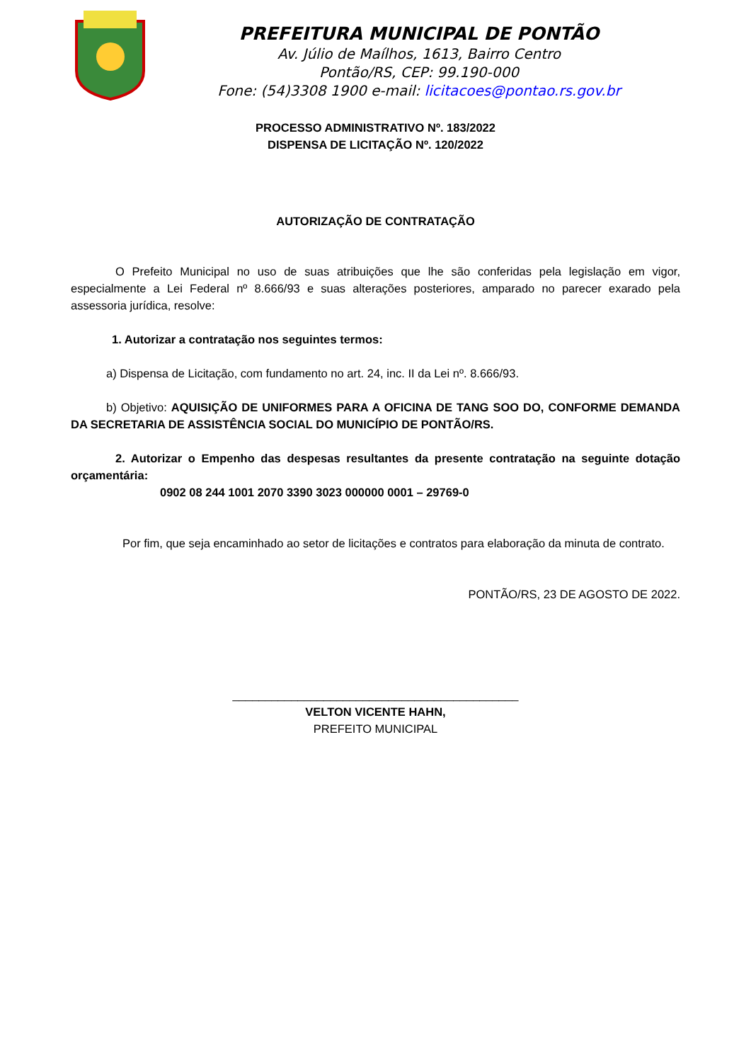PREFEITURA MUNICIPAL DE PONTÃO
Av. Júlio de Maílhos, 1613, Bairro Centro
Pontão/RS, CEP: 99.190-000
Fone: (54)3308 1900 e-mail: licitacoes@pontao.rs.gov.br
PROCESSO ADMINISTRATIVO Nº. 183/2022
DISPENSA DE LICITAÇÃO Nº. 120/2022
AUTORIZAÇÃO DE CONTRATAÇÃO
O Prefeito Municipal no uso de suas atribuições que lhe são conferidas pela legislação em vigor, especialmente a Lei Federal nº 8.666/93 e suas alterações posteriores, amparado no parecer exarado pela assessoria jurídica, resolve:
1. Autorizar a contratação nos seguintes termos:
a) Dispensa de Licitação, com fundamento no art. 24, inc. II da Lei nº. 8.666/93.
b) Objetivo: AQUISIÇÃO DE UNIFORMES PARA A OFICINA DE TANG SOO DO, CONFORME DEMANDA DA SECRETARIA DE ASSISTÊNCIA SOCIAL DO MUNICÍPIO DE PONTÃO/RS.
2. Autorizar o Empenho das despesas resultantes da presente contratação na seguinte dotação orçamentária:
0902 08 244 1001 2070 3390 3023 000000 0001 – 29769-0
Por fim, que seja encaminhado ao setor de licitações e contratos para elaboração da minuta de contrato.
PONTÃO/RS, 23 DE AGOSTO DE 2022.
____________________________________________
VELTON VICENTE HAHN,
PREFEITO MUNICIPAL